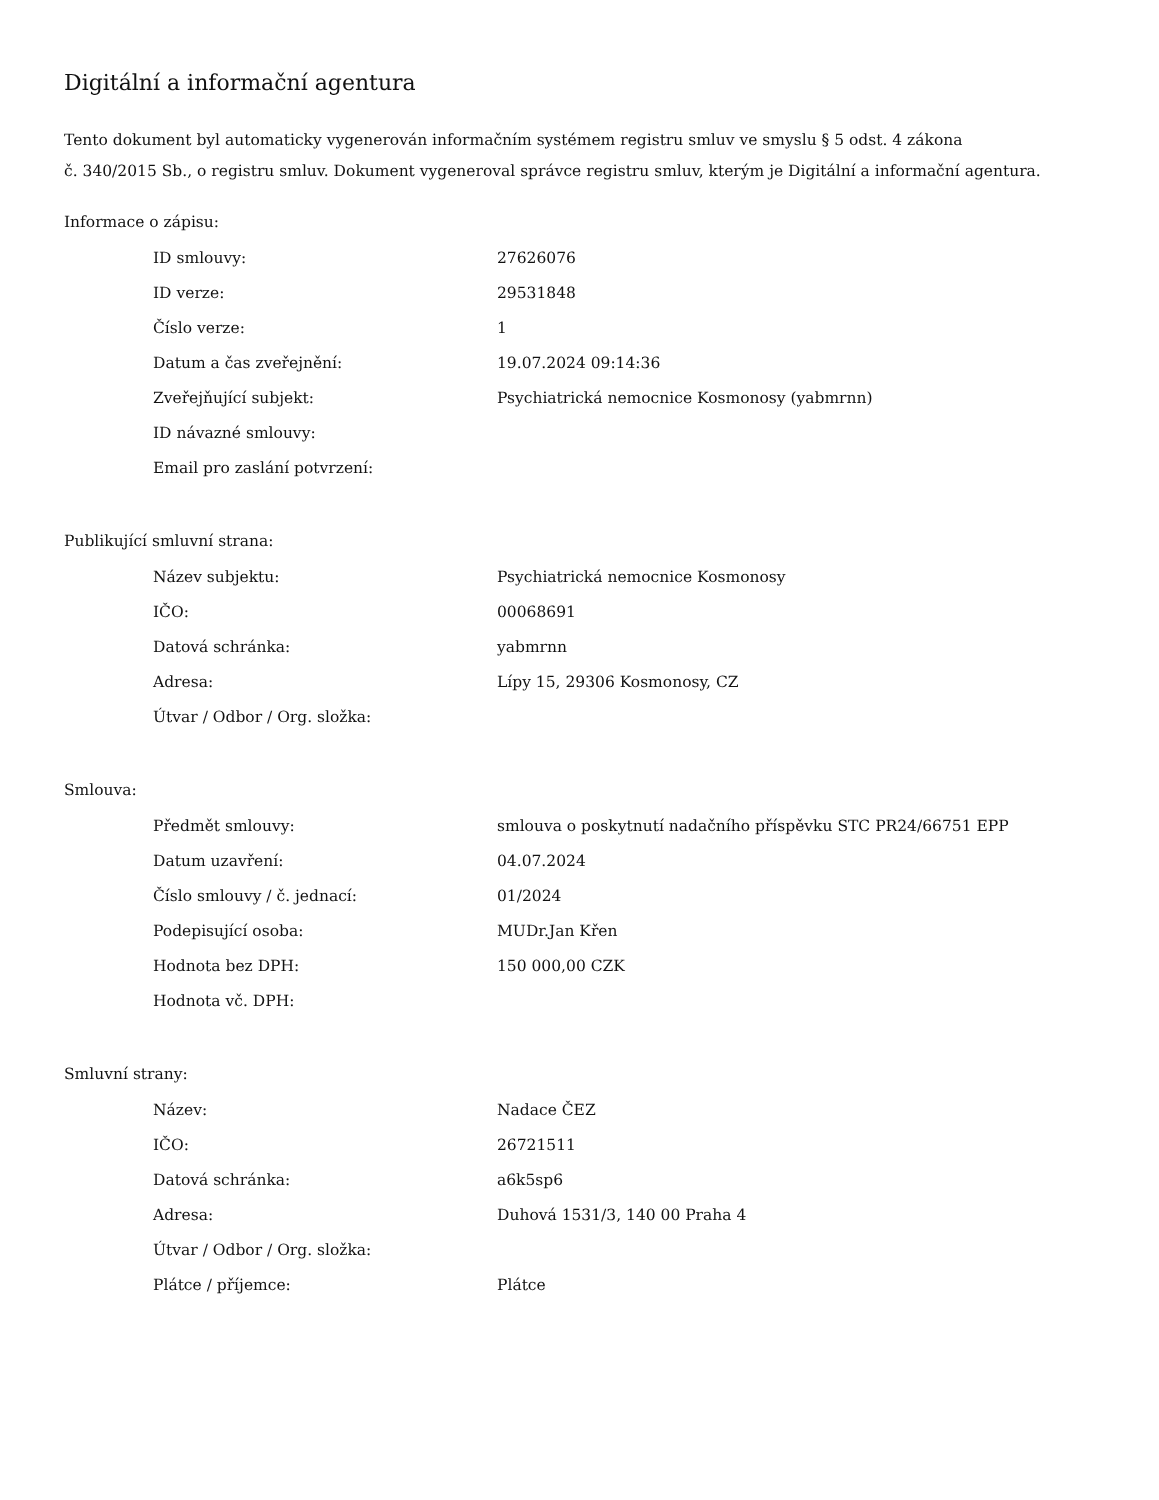Digitální a informační agentura
Tento dokument byl automaticky vygenerován informačním systémem registru smluv ve smyslu § 5 odst. 4 zákona
č. 340/2015 Sb., o registru smluv. Dokument vygeneroval správce registru smluv, kterým je Digitální a informační agentura.
Informace o zápisu:
| ID smlouvy: | 27626076 |
| ID verze: | 29531848 |
| Číslo verze: | 1 |
| Datum a čas zveřejnění: | 19.07.2024 09:14:36 |
| Zveřejňující subjekt: | Psychiatrická nemocnice Kosmonosy (yabmrnn) |
| ID návazné smlouvy: | |
| Email pro zaslání potvrzení: | |
Publikující smluvní strana:
| Název subjektu: | Psychiatrická nemocnice Kosmonosy |
| IČO: | 00068691 |
| Datová schránka: | yabmrnn |
| Adresa: | Lípy 15, 29306 Kosmonosy, CZ |
| Útvar / Odbor / Org. složka: | |
Smlouva:
| Předmět smlouvy: | smlouva o poskytnutí nadačního příspěvku STC PR24/66751 EPP |
| Datum uzavření: | 04.07.2024 |
| Číslo smlouvy / č. jednací: | 01/2024 |
| Podepisující osoba: | MUDr.Jan Křen |
| Hodnota bez DPH: | 150 000,00 CZK |
| Hodnota vč. DPH: | |
Smluvní strany:
| Název: | Nadace ČEZ |
| IČO: | 26721511 |
| Datová schránka: | a6k5sp6 |
| Adresa: | Duhová 1531/3, 140 00 Praha 4 |
| Útvar / Odbor / Org. složka: | |
| Plátce / příjemce: | Plátce |